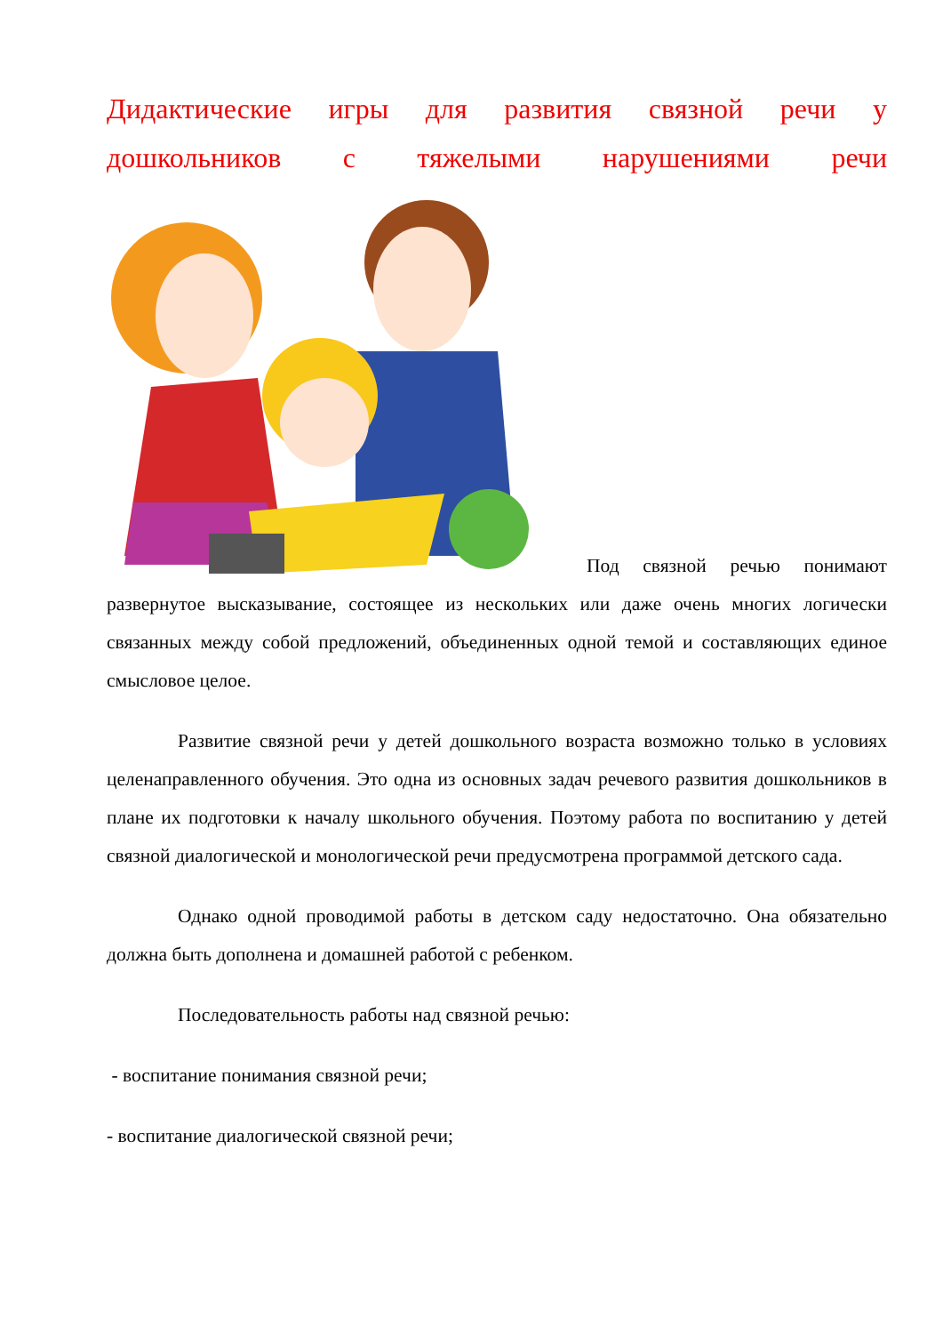Дидактические игры для развития связной речи у дошкольников с тяжелыми нарушениями речи
Под связной речью понимают развернутое высказывание, состоящее из нескольких или даже очень многих логически связанных между собой предложений, объединенных одной темой и составляющих единое смысловое целое.
Развитие связной речи у детей дошкольного возраста возможно только в условиях целенаправленного обучения. Это одна из основных задач речевого развития дошкольников в плане их подготовки к началу школьного обучения. Поэтому работа по воспитанию у детей связной диалогической и монологической речи предусмотрена программой детского сада.
Однако одной проводимой работы в детском саду недостаточно. Она обязательно должна быть дополнена и домашней работой с ребенком.
Последовательность работы над связной речью:
- воспитание понимания связной речи;
- воспитание диалогической связной речи;